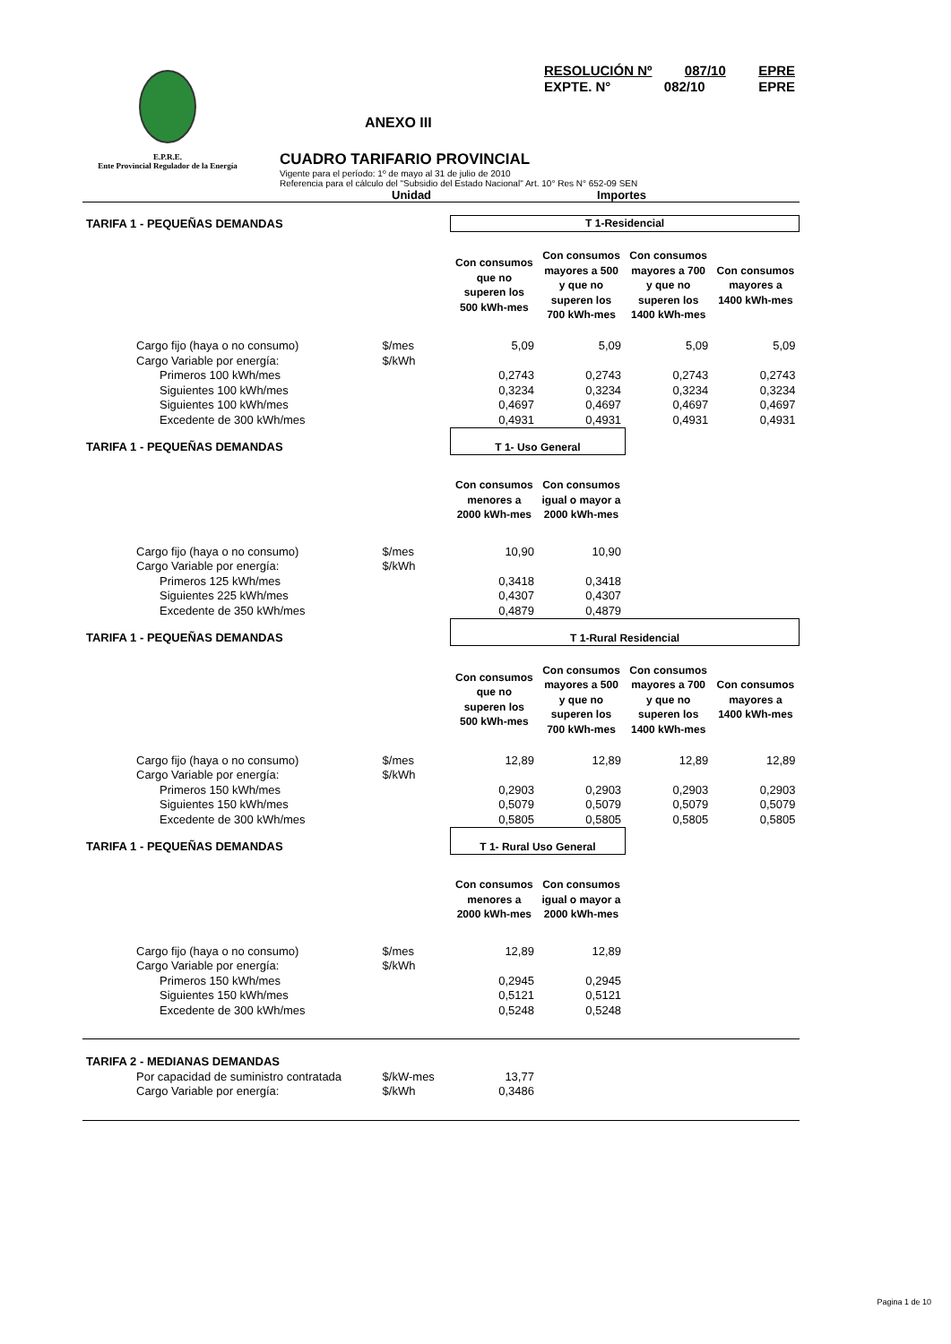E.P.R.E.
Ente Provincial Regulador de la Energía
RESOLUCIÓN Nº 087/10 EPRE
EXPTE. N° 082/10 EPRE
ANEXO III
CUADRO TARIFARIO PROVINCIAL
Vigente para el período: 1º de mayo al 31 de julio de 2010
Referencia para el cálculo del "Subsidio del Estado Nacional" Art. 10° Res N° 652-09 SEN
Unidad Importes
| TARIFA 1 - PEQUEÑAS DEMANDAS | | T 1-Residencial | | | |
| | | Con consumos que no superen los 500 kWh-mes | Con consumos mayores a 500 y que no superen los 700 kWh-mes | Con consumos mayores a 700 y que no superen los 1400 kWh-mes | Con consumos mayores a 1400 kWh-mes |
| Cargo fijo (haya o no consumo) | $/mes | 5,09 | 5,09 | 5,09 | 5,09 |
| Cargo Variable por energía: | $/kWh | | | | |
| Primeros 100 kWh/mes | | 0,2743 | 0,2743 | 0,2743 | 0,2743 |
| Siguientes 100 kWh/mes | | 0,3234 | 0,3234 | 0,3234 | 0,3234 |
| Siguientes 100 kWh/mes | | 0,4697 | 0,4697 | 0,4697 | 0,4697 |
| Excedente de 300 kWh/mes | | 0,4931 | 0,4931 | 0,4931 | 0,4931 |
| TARIFA 1 - PEQUEÑAS DEMANDAS | | T 1- Uso General | | | |
| | | Con consumos menores a 2000 kWh-mes | Con consumos igual o mayor a 2000 kWh-mes | | |
| Cargo fijo (haya o no consumo) | $/mes | 10,90 | 10,90 | | |
| Cargo Variable por energía: | $/kWh | | | | |
| Primeros 125 kWh/mes | | 0,3418 | 0,3418 | | |
| Siguientes 225 kWh/mes | | 0,4307 | 0,4307 | | |
| Excedente de 350 kWh/mes | | 0,4879 | 0,4879 | | |
| TARIFA 1 - PEQUEÑAS DEMANDAS | | T 1-Rural Residencial | | | |
| | | Con consumos que no superen los 500 kWh-mes | Con consumos mayores a 500 y que no superen los 700 kWh-mes | Con consumos mayores a 700 y que no superen los 1400 kWh-mes | Con consumos mayores a 1400 kWh-mes |
| Cargo fijo (haya o no consumo) | $/mes | 12,89 | 12,89 | 12,89 | 12,89 |
| Cargo Variable por energía: | $/kWh | | | | |
| Primeros 150 kWh/mes | | 0,2903 | 0,2903 | 0,2903 | 0,2903 |
| Siguientes 150 kWh/mes | | 0,5079 | 0,5079 | 0,5079 | 0,5079 |
| Excedente de 300 kWh/mes | | 0,5805 | 0,5805 | 0,5805 | 0,5805 |
| TARIFA 1 - PEQUEÑAS DEMANDAS | | T 1- Rural Uso General | | | |
| | | Con consumos menores a 2000 kWh-mes | Con consumos igual o mayor a 2000 kWh-mes | | |
| Cargo fijo (haya o no consumo) | $/mes | 12,89 | 12,89 | | |
| Cargo Variable por energía: | $/kWh | | | | |
| Primeros 150 kWh/mes | | 0,2945 | 0,2945 | | |
| Siguientes 150 kWh/mes | | 0,5121 | 0,5121 | | |
| Excedente de 300 kWh/mes | | 0,5248 | 0,5248 | | |
| TARIFA 2 - MEDIANAS DEMANDAS | | | | | |
| Por capacidad de suministro contratada | $/kW-mes | 13,77 | | | |
| Cargo Variable por energía: | $/kWh | 0,3486 | | | |
Pagina 1 de 10